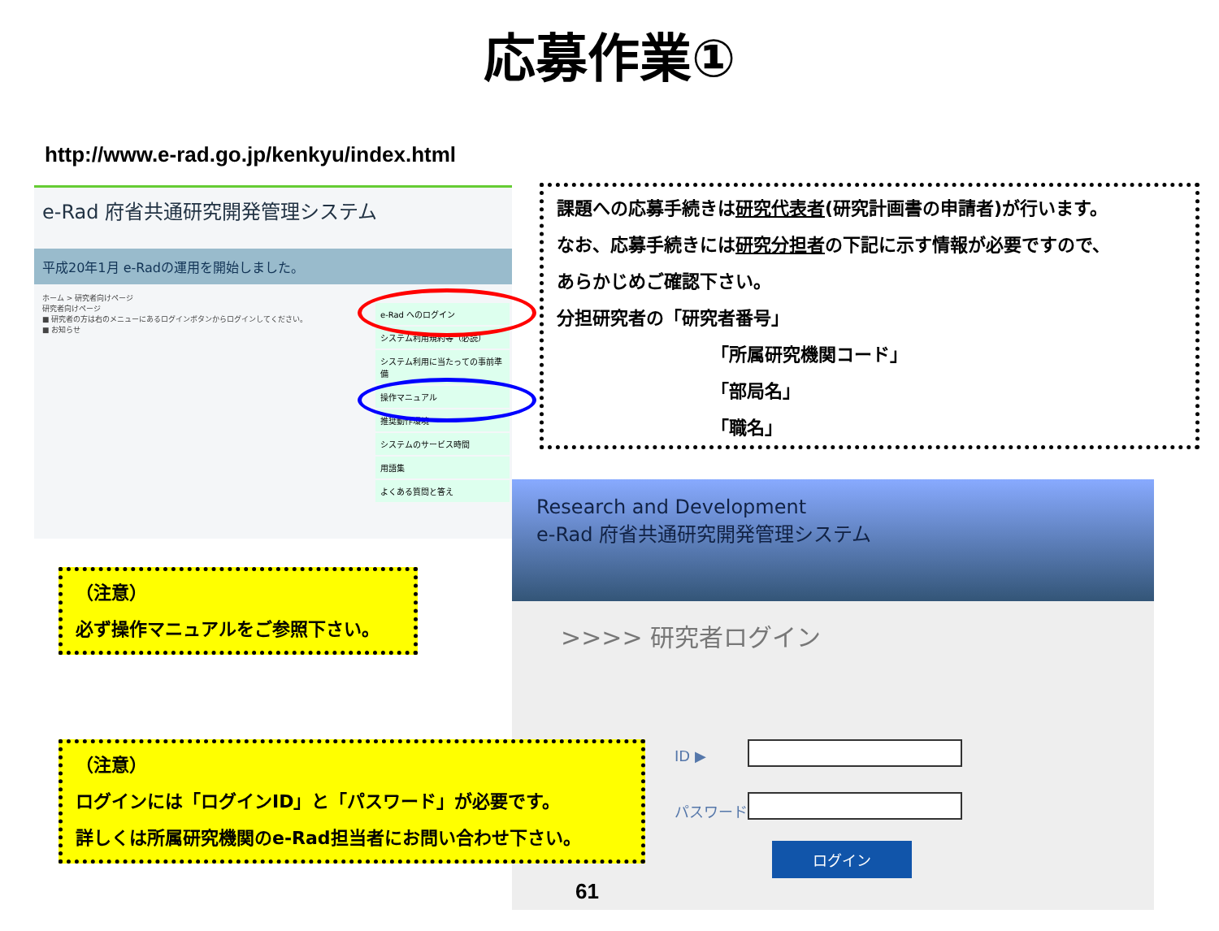応募作業①
http://www.e-rad.go.jp/kenkyu/index.html
e-Rad 府省共通研究開発管理システム
平成20年1月 e-Radの運用を開始しました。
ホーム > 研究者向けページ
研究者向けページ
■ 研究者の方は右のメニューにあるログインボタンからログインしてください。
■ お知らせ
e-Rad へのログイン
システム利用規約等（必読）
システム利用に当たっての事前準備
操作マニュアル
推奨動作環境
システムのサービス時間
用語集
よくある質問と答え
課題への応募手続きは研究代表者(研究計画書の申請者)が行います。
なお、応募手続きには研究分担者の下記に示す情報が必要ですので、
あらかじめご確認下さい。
分担研究者の「研究者番号」
「所属研究機関コード」
「部局名」
「職名」
Research and Development
e-Rad 府省共通研究開発管理システム
>>>> 研究者ログイン
ID ▶
パスワード ▶
ログイン
（注意）
必ず操作マニュアルをご参照下さい。
（注意）
ログインには「ログインID」と「パスワード」が必要です。
詳しくは所属研究機関のe-Rad担当者にお問い合わせ下さい。
61